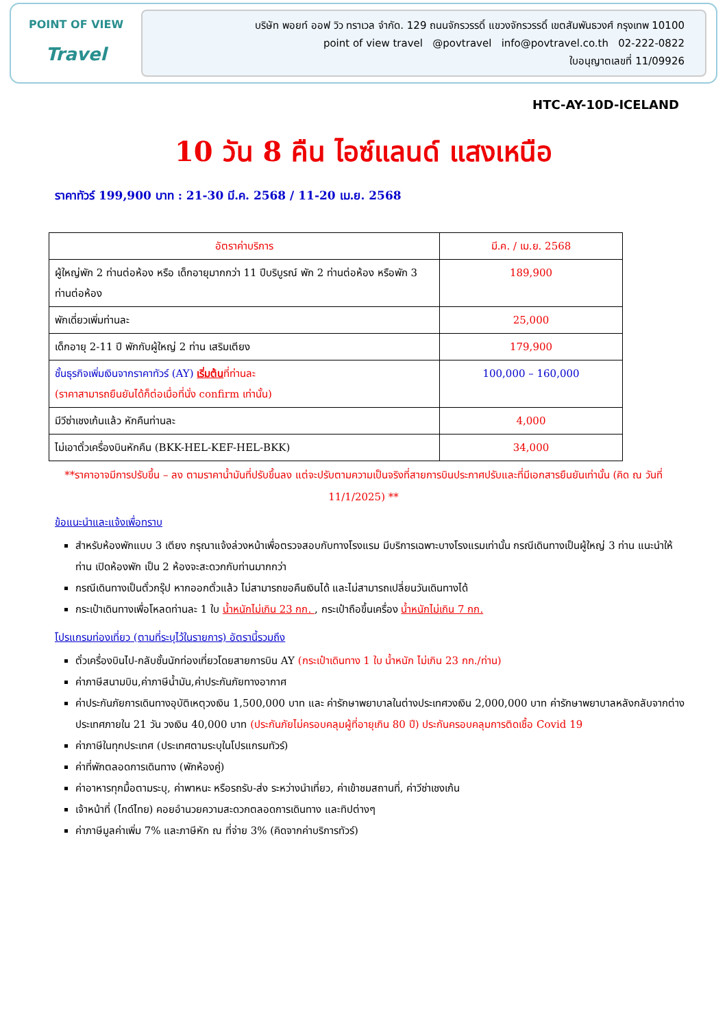POINT OF VIEW
Travel
บริษัท พอยท์ ออฟ วิว ทราเวล จำกัด. 129 ถนนจักรวรรดิ์ แขวงจักรวรรดิ์ เขตสัมพันธวงศ์ กรุงเทพ 10100
point of view travel @povtravel info@povtravel.co.th 02-222-0822
ใบอนุญาตเลขที่ 11/09926
HTC-AY-10D-ICELAND
10 วัน 8 คืน ไอซ์แลนด์ แสงเหนือ
ราคาทัวร์ 199,900 บาท : 21-30 มี.ค. 2568 / 11-20 เม.ย. 2568
| อัตราค่าบริการ | มี.ค. / เม.ย. 2568 |
| --- | --- |
| ผู้ใหญ่พัก 2 ท่านต่อห้อง หรือ เด็กอายุมากกว่า 11 ปีบริบูรณ์ พัก 2 ท่านต่อห้อง หรือพัก 3 ท่านต่อห้อง | 189,900 |
| พักเดี่ยวเพิ่มท่านละ | 25,000 |
| เด็กอายุ 2-11 ปี พักกับผู้ใหญ่ 2 ท่าน เสริมเตียง | 179,900 |
| ชั้นธุรกิจเพิ่มเงินจากราคาทัวร์ (AY) เริ่มต้น ที่ท่านละ (ราคาสามารถยืนยันได้ก็ต่อเมื่อที่นั่ง confirm เท่านั้น) | 100,000 – 160,000 |
| มีวีซ่าเชงเก้นแล้ว หักคืนท่านละ | 4,000 |
| ไม่เอาตั๋วเครื่องบินหักคืน (BKK-HEL-KEF-HEL-BKK) | 34,000 |
**ราคาอาจมีการปรับขึ้น – ลง ตามราคาน้ำมันที่ปรับขึ้นลง แต่จะปรับตามความเป็นจริงที่สายการบินประกาศปรับและที่มีเอกสารยืนยันเท่านั้น (คิด ณ วันที่ 11/1/2025) **
ข้อแนะนำและแจ้งเพื่อทราบ
สำหรับห้องพักแบบ 3 เตียง กรุณาแจ้งล่วงหน้าเพื่อตรวจสอบกับทางโรงแรม มีบริการเฉพาะบางโรงแรมเท่านั้น กรณีเดินทางเป็นผู้ใหญ่ 3 ท่าน แนะนำให้ท่าน เปิดห้องพัก เป็น 2 ห้องจะสะดวกกับท่านมากกว่า
กรณีเดินทางเป็นตั๋วกรุ๊ป หากออกตั๋วแล้ว ไม่สามารถขอคืนเงินได้ และไม่สามารถเปลี่ยนวันเดินทางได้
กระเป๋าเดินทางเพื่อโหลดท่านละ 1 ใบ น้ำหนักไม่เกิน 23 กก. , กระเป๋าถือขึ้นเครื่อง น้ำหนักไม่เกิน 7 กก.
โปรแกรมท่องเที่ยว (ตามที่ระบุไว้ในรายการ) อัตรานี้รวมถึง
ตั๋วเครื่องบินไป-กลับชั้นนักท่องเที่ยวโดยสายการบิน AY (กระเป๋าเดินทาง 1 ใบ น้ำหนัก ไม่เกิน 23 กก./ท่าน)
ค่าภาษีสนามบิน,ค่าภาษีน้ำมัน,ค่าประกันภัยทางอากาศ
ค่าประกันภัยการเดินทางอุบัติเหตุวงเงิน 1,500,000 บาท และ ค่ารักษาพยาบาลในต่างประเทศวงเงิน 2,000,000 บาท ค่ารักษาพยาบาลหลังกลับจากต่างประเทศภายใน 21 วัน วงเงิน 40,000 บาท (ประกันภัยไม่ครอบคลุมผู้ที่อายุเกิน 80 ปี) ประกันครอบคลุมการติดเชื้อ Covid 19
ค่าภาษีในทุกประเทศ (ประเทศตามระบุในโปรแกรมทัวร์)
ค่าที่พักตลอดการเดินทาง (พักห้องคู่)
ค่าอาหารทุกมื้อตามระบุ, ค่าพาหนะ หรือรถรับ-ส่ง ระหว่างนำเที่ยว, ค่าเข้าชมสถานที่, ค่าวีซ่าเชงเก้น
เจ้าหน้าที่ (ไกด์ไทย) คอยอำนวยความสะดวกตลอดการเดินทาง และทิปต่างๆ
ค่าภาษีมูลค่าเพิ่ม 7% และภาษีหัก ณ ที่จ่าย 3% (คิดจากค่าบริการทัวร์)